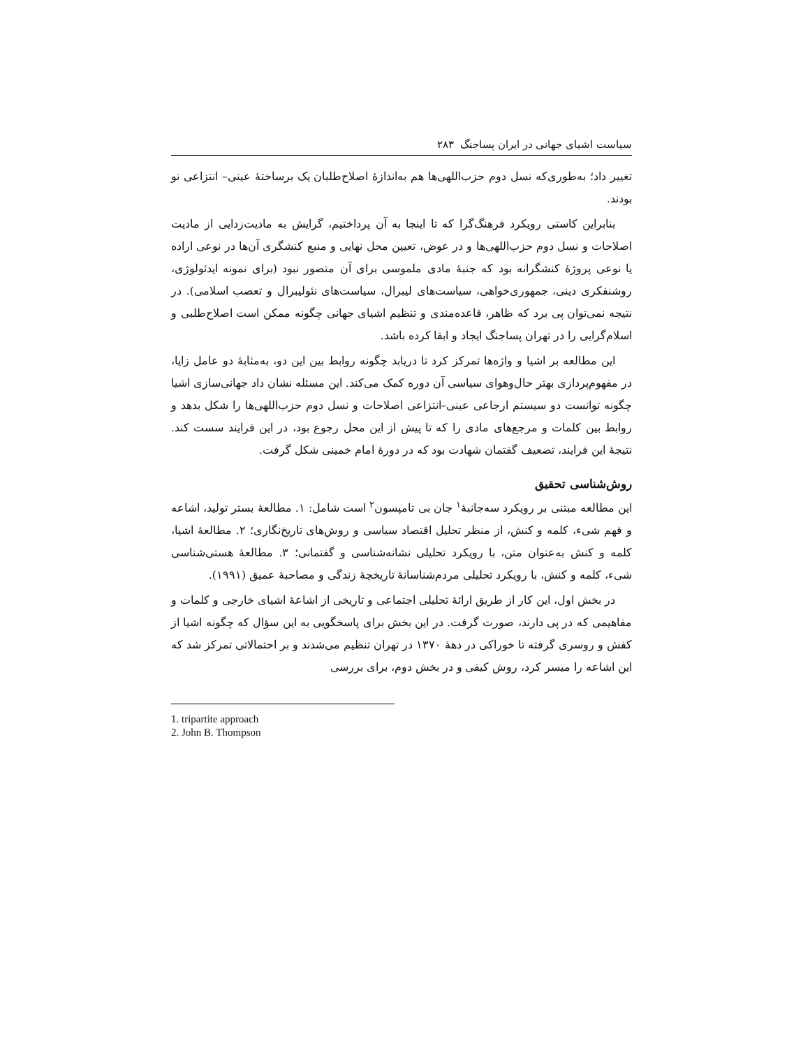سیاست اشیای جهانی در ایران پساجنگ ۲۸۳
تغییر داد؛ به‌طوری‌که نسل دوم حزب‌اللهی‌ها هم به‌اندازهٔ اصلاح‌طلبان یک برساختهٔ عینی– انتزاعی نو بودند.
بنابراین کاستی رویکرد فرهنگ‌گرا که تا اینجا به آن پرداختیم، گرایش به مادیت‌زدایی از مادیت اصلاحات و نسل دوم حزب‌اللهی‌ها و در عوض، تعیین محل نهایی و منبع کنشگری آن‌ها در نوعی اراده یا نوعی پروژهٔ کنشگرانه بود که جنبهٔ مادی ملموسی برای آن متصور نبود (برای نمونه ایدئولوژی، روشنفکری دینی، جمهوری‌خواهی، سیاست‌های لیبرال، سیاست‌های نئولیبرال و تعصب اسلامی). در نتیجه نمی‌توان پی برد که ظاهر، قاعده‌مندی و تنظیم اشیای جهانی چگونه ممکن است اصلاح‌طلبی و اسلام‌گرایی را در تهران پساجنگ ایجاد و ابقا کرده باشد.
این مطالعه بر اشیا و واژه‌ها تمرکز کرد تا دریابد چگونه روابط بین این دو، به‌مثابهٔ دو عامل زایا، در مفهوم‌پردازی بهتر حال‌وهوای سیاسی آن دوره کمک می‌کند. این مسئله نشان داد جهانی‌سازی اشیا چگونه توانست دو سیستم ارجاعی عینی–انتزاعی اصلاحات و نسل دوم حزب‌اللهی‌ها را شکل بدهد و روابط بین کلمات و مرجع‌های مادی را که تا پیش از این محل رجوع بود، در این فرایند سست کند. نتیجهٔ این فرایند، تضعیف گفتمان شهادت بود که در دورهٔ امام خمینی شکل گرفت.
روش‌شناسی تحقیق
این مطالعه مبتنی بر رویکرد سه‌جانبهٔ<sup>۱</sup> جان بی تامپسون<sup>۲</sup> است شامل: ۱. مطالعهٔ بستر تولید، اشاعه و فهم شیء، کلمه و کنش، از منظر تحلیل اقتصاد سیاسی و روش‌های تاریخ‌نگاری؛ ۲. مطالعهٔ اشیا، کلمه و کنش به‌عنوان متن، با رویکرد تحلیلی نشانه‌شناسی و گفتمانی؛ ۳. مطالعهٔ هستی‌شناسی شیء، کلمه و کنش، با رویکرد تحلیلی مردم‌شناسانهٔ تاریخچهٔ زندگی و مصاحبهٔ عمیق (۱۹۹۱).
در بخش اول، این کار از طریق ارائهٔ تحلیلی اجتماعی و تاریخی از اشاعهٔ اشیای خارجی و کلمات و مفاهیمی که در پی دارند، صورت گرفت. در این بخش برای پاسخگویی به این سؤال که چگونه اشیا از کفش و روسری گرفته تا خوراکی در دههٔ ۱۳۷۰ در تهران تنظیم می‌شدند و بر احتمالاتی تمرکز شد که این اشاعه را میسر کرد، روش کیفی و در بخش دوم، برای بررسی
1. tripartite approach
2. John B. Thompson